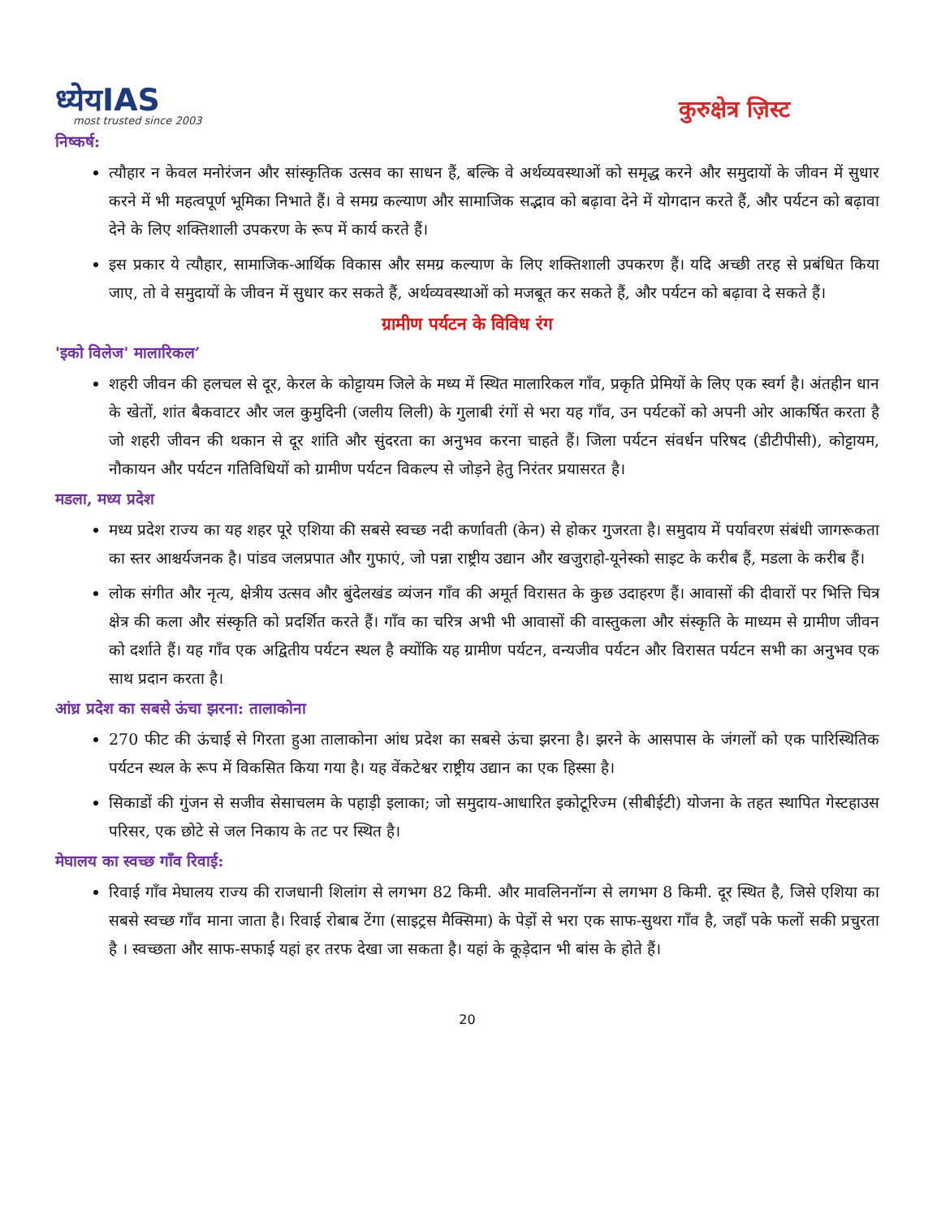ध्येयIAS
most trusted since 2003
कुरुक्षेत्र ज़िस्ट
निष्कर्ष:
त्यौहार न केवल मनोरंजन और सांस्कृतिक उत्सव का साधन हैं, बल्कि वे अर्थव्यवस्थाओं को समृद्ध करने और समुदायों के जीवन में सुधार करने में भी महत्वपूर्ण भूमिका निभाते हैं। वे समग्र कल्याण और सामाजिक सद्भाव को बढ़ावा देने में योगदान करते हैं, और पर्यटन को बढ़ावा देने के लिए शक्तिशाली उपकरण के रूप में कार्य करते हैं।
इस प्रकार ये त्यौहार, सामाजिक-आर्थिक विकास और समग्र कल्याण के लिए शक्तिशाली उपकरण हैं। यदि अच्छी तरह से प्रबंधित किया जाए, तो वे समुदायों के जीवन में सुधार कर सकते हैं, अर्थव्यवस्थाओं को मजबूत कर सकते हैं, और पर्यटन को बढ़ावा दे सकते हैं।
ग्रामीण पर्यटन के विविध रंग
'इको विलेज' मालारिकल’
शहरी जीवन की हलचल से दूर, केरल के कोट्टायम जिले के मध्य में स्थित मालारिकल गाँव, प्रकृति प्रेमियों के लिए एक स्वर्ग है। अंतहीन धान के खेतों, शांत बैकवाटर और जल कुमुदिनी (जलीय लिली) के गुलाबी रंगों से भरा यह गाँव, उन पर्यटकों को अपनी ओर आकर्षित करता है जो शहरी जीवन की थकान से दूर शांति और सुंदरता का अनुभव करना चाहते हैं। जिला पर्यटन संवर्धन परिषद (डीटीपीसी), कोट्टायम, नौकायन और पर्यटन गतिविधियों को ग्रामीण पर्यटन विकल्प से जोड़ने हेतु निरंतर प्रयासरत है।
मडला, मध्य प्रदेश
मध्य प्रदेश राज्य का यह शहर पूरे एशिया की सबसे स्वच्छ नदी कर्णावती (केन) से होकर गुजरता है। समुदाय में पर्यावरण संबंधी जागरूकता का स्तर आश्चर्यजनक है। पांडव जलप्रपात और गुफाएं, जो पन्ना राष्ट्रीय उद्यान और खजुराहो-यूनेस्को साइट के करीब हैं, मडला के करीब हैं।
लोक संगीत और नृत्य, क्षेत्रीय उत्सव और बुंदेलखंड व्यंजन गाँव की अमूर्त विरासत के कुछ उदाहरण हैं। आवासों की दीवारों पर भित्ति चित्र क्षेत्र की कला और संस्कृति को प्रदर्शित करते हैं। गाँव का चरित्र अभी भी आवासों की वास्तुकला और संस्कृति के माध्यम से ग्रामीण जीवन को दर्शाते हैं। यह गाँव एक अद्वितीय पर्यटन स्थल है क्योंकि यह ग्रामीण पर्यटन, वन्यजीव पर्यटन और विरासत पर्यटन सभी का अनुभव एक साथ प्रदान करता है।
आंध्र प्रदेश का सबसे ऊंचा झरना: तालाकोना
270 फीट की ऊंचाई से गिरता हुआ तालाकोना आंध प्रदेश का सबसे ऊंचा झरना है। झरने के आसपास के जंगलों को एक पारिस्थितिक पर्यटन स्थल के रूप में विकसित किया गया है। यह वेंकटेश्वर राष्ट्रीय उद्यान का एक हिस्सा है।
सिकाडों की गुंजन से सजीव सेसाचलम के पहाड़ी इलाका; जो समुदाय-आधारित इकोटूरिज्म (सीबीईटी) योजना के तहत स्थापित गेस्टहाउस परिसर, एक छोटे से जल निकाय के तट पर स्थित है।
मेघालय का स्वच्छ गाँव रिवाई:
रिवाई गाँव मेघालय राज्य की राजधानी शिलांग से लगभग 82 किमी. और मावलिननॉन्ग से लगभग 8 किमी. दूर स्थित है, जिसे एशिया का सबसे स्वच्छ गाँव माना जाता है। रिवाई रोबाब टेंगा (साइट्रस मैक्सिमा) के पेड़ों से भरा एक साफ-सुथरा गाँव है, जहाँ पके फलों सकी प्रचुरता है । स्वच्छता और साफ-सफाई यहां हर तरफ देखा जा सकता है। यहां के कूड़ेदान भी बांस के होते हैं।
20